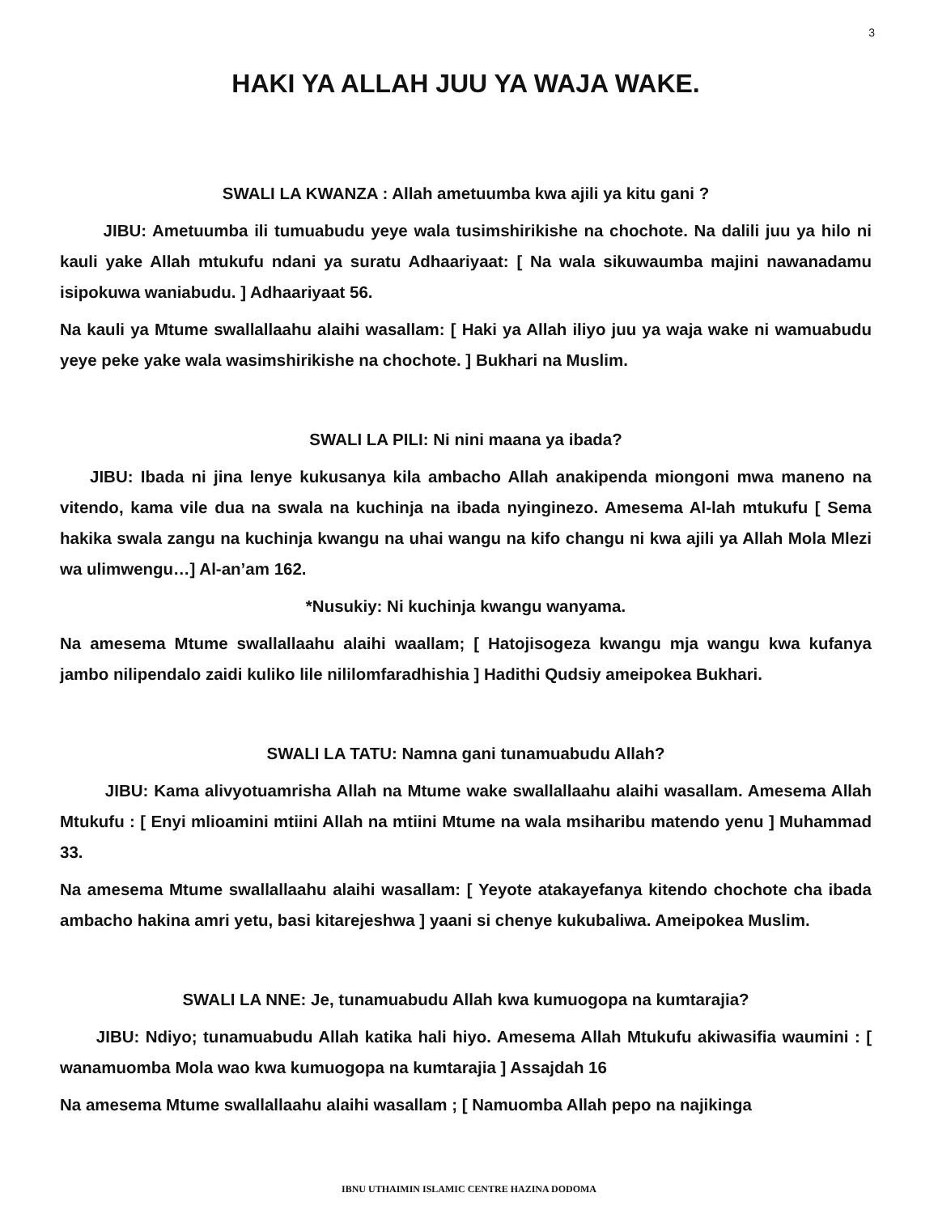3
HAKI YA ALLAH JUU YA WAJA WAKE.
SWALI LA KWANZA : Allah ametuumba kwa ajili ya kitu gani ?
JIBU: Ametuumba ili tumuabudu yeye wala tusimshirikishe na chochote. Na dalili juu ya hilo ni kauli yake Allah mtukufu ndani ya suratu Adhaariyaat: [ Na wala sikuwaumba majini nawanadamu isipokuwa waniabudu. ] Adhaariyaat 56.
Na kauli ya Mtume swallallaahu alaihi wasallam: [ Haki ya Allah iliyo juu ya waja wake ni wamuabudu yeye peke yake wala wasimshirikishe na chochote. ] Bukhari na Muslim.
SWALI LA PILI: Ni nini maana ya ibada?
JIBU: Ibada ni jina lenye kukusanya kila ambacho Allah anakipenda miongoni mwa maneno na vitendo, kama vile dua na swala na kuchinja na ibada nyinginezo. Amesema Al-lah mtukufu [ Sema hakika swala zangu na kuchinja kwangu na uhai wangu na kifo changu ni kwa ajili ya Allah Mola Mlezi wa ulimwengu…] Al-an’am 162.
*Nusukiy: Ni kuchinja kwangu wanyama.
Na amesema Mtume swallallaahu alaihi waallam; [ Hatojisogeza kwangu mja wangu kwa kufanya jambo nilipendalo zaidi kuliko lile nililomfaradhishia ] Hadithi Qudsiy ameipokea Bukhari.
SWALI LA TATU: Namna gani tunamuabudu Allah?
JIBU: Kama alivyotuamrisha Allah na Mtume wake swallallaahu alaihi wasallam. Amesema Allah Mtukufu : [ Enyi mlioamini mtiini Allah na mtiini Mtume na wala msiharibu matendo yenu ] Muhammad 33.
Na amesema Mtume swallallaahu alaihi wasallam: [ Yeyote atakayefanya kitendo chochote cha ibada ambacho hakina amri yetu, basi kitarejeshwa ] yaani si chenye kukubaliwa. Ameipokea Muslim.
SWALI LA NNE: Je, tunamuabudu Allah kwa kumuogopa na kumtarajia?
JIBU: Ndiyo; tunamuabudu Allah katika hali hiyo. Amesema Allah Mtukufu akiwasifia waumini : [ wanamuomba Mola wao kwa kumuogopa na kumtarajia ] Assajdah 16
Na amesema Mtume swallallaahu alaihi wasallam ; [ Namuomba Allah pepo na najikinga
IBNU UTHAIMIN ISLAMIC CENTRE HAZINA DODOMA